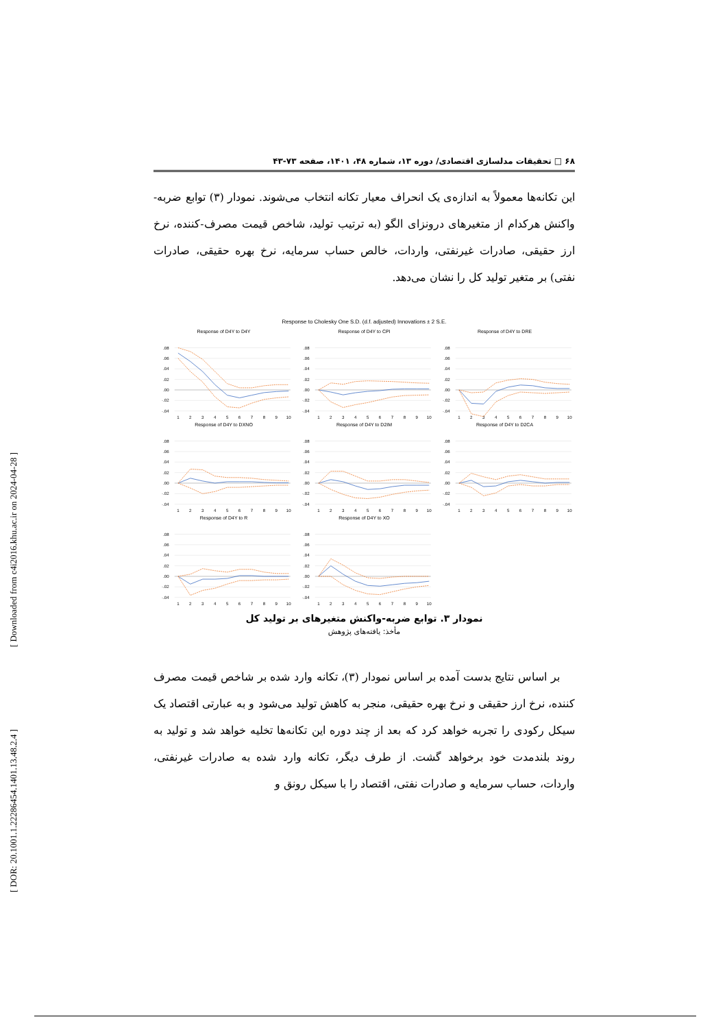[ Downloaded from c4i2016.khu.ac.ir on 2024-04-28 ]
[ DOR: 20.1001.1.22286454.1401.13.48.2.4 ]
۶۸ □ تحقیقات مدلسازی اقتصادی/ دوره ۱۳، شماره ۴۸، ۱۴۰۱، صفحه ۷۳-۴۳
این تکانه‌ها معمولاً به اندازه‌ی یک انحراف معیار تکانه انتخاب می‌شوند. نمودار (۳) توابع ضربه- واکنش هرکدام از متغیرهای درونزای الگو (به ترتیب تولید، شاخص قیمت مصرف-کننده، نرخ ارز حقیقی، صادرات غیرنفتی، واردات، خالص حساب سرمایه، نرخ بهره حقیقی، صادرات نفتی) بر متغیر تولید کل را نشان می‌دهد.
Response to Cholesky One S.D. (d.f. adjusted) Innovations ± 2 S.E.
Response of D4Y to D4Y
.08
.06
.04
.02
.00
-.02
-.04
1
2
3
4
5
6
7
8
9
10
Response of D4Y to CPI
.08
.06
.04
.02
.00
-.02
-.04
1
2
3
4
5
6
7
8
9
10
Response of D4Y to DRE
.08
.06
.04
.02
.00
-.02
-.04
1
2
3
4
5
6
7
8
9
10
Response of D4Y to DXNO
.08
.06
.04
.02
.00
-.02
-.04
1
2
3
4
5
6
7
8
9
10
Response of D4Y to D2IM
.08
.06
.04
.02
.00
-.02
-.04
1
2
3
4
5
6
7
8
9
10
Response of D4Y to D2CA
.08
.06
.04
.02
.00
-.02
-.04
1
2
3
4
5
6
7
8
9
10
Response of D4Y to R
.08
.06
.04
.02
.00
-.02
-.04
1
2
3
4
5
6
7
8
9
10
Response of D4Y to XO
.08
.06
.04
.02
.00
-.02
-.04
1
2
3
4
5
6
7
8
9
10
نمودار ۳. توابع ضربه-واکنش متغیرهای بر تولید کل
مأخذ: یافته‌های پژوهش
بر اساس نتایج بدست آمده بر اساس نمودار (۳)، تکانه وارد شده بر شاخص قیمت مصرف کننده، نرخ ارز حقیقی و نرخ بهره حقیقی، منجر به کاهش تولید می‌شود و به عبارتی اقتصاد یک سیکل رکودی را تجربه خواهد کرد که بعد از چند دوره این تکانه‌ها تخلیه خواهد شد و تولید به روند بلندمدت خود برخواهد گشت. از طرف دیگر، تکانه وارد شده به صادرات غیرنفتی، واردات، حساب سرمایه و صادرات نفتی، اقتصاد را با سیکل رونق و